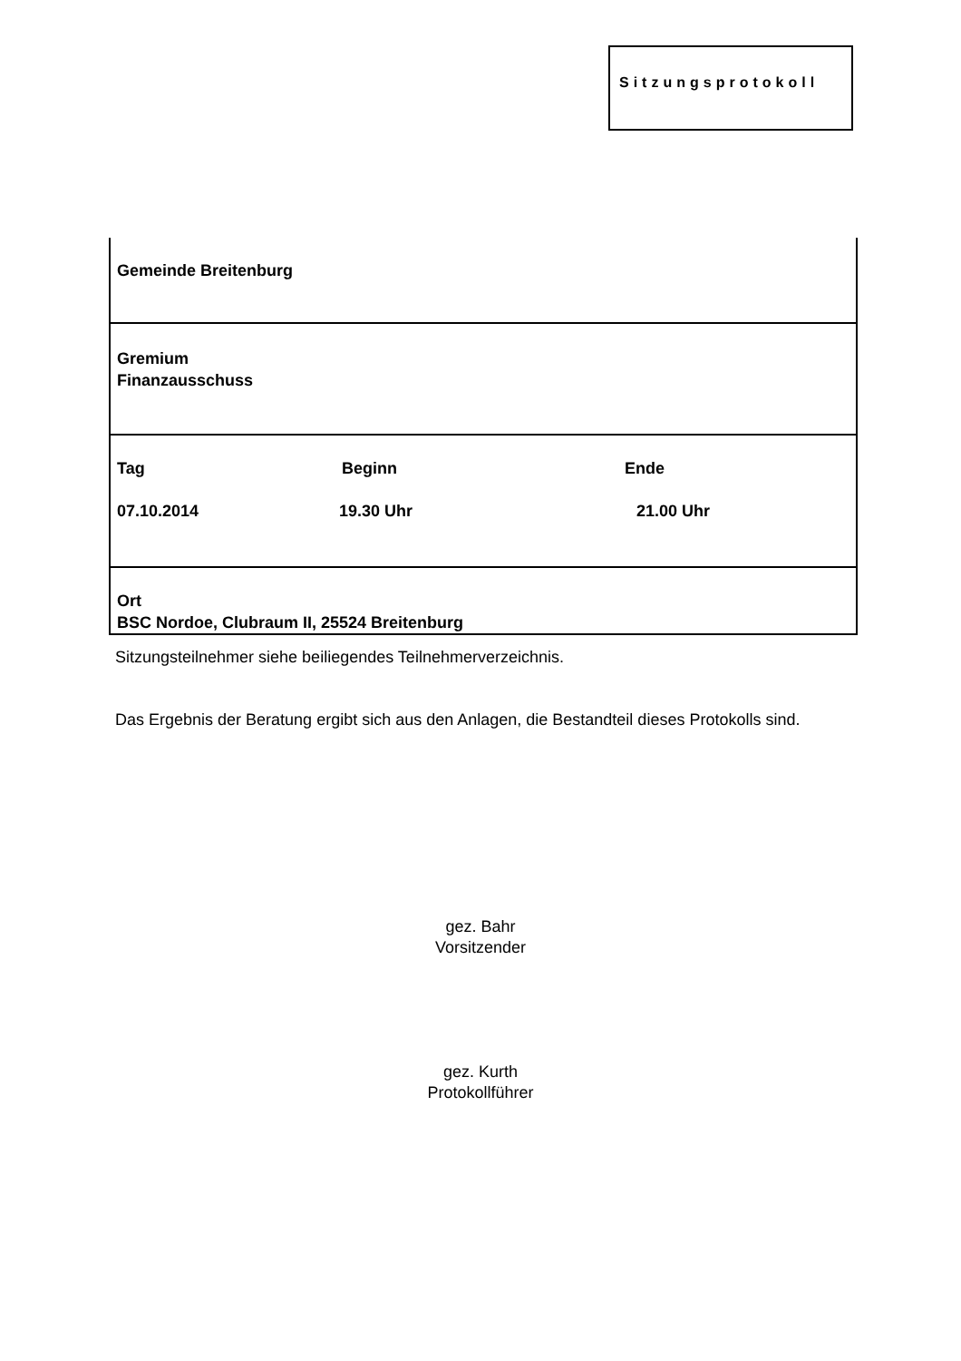Sitzungsprotokoll
| Gemeinde Breitenburg |
| Gremium Finanzausschuss |
| Tag Beginn Ende 07.10.2014 19.30 Uhr 21.00 Uhr |
| Ort BSC Nordoe, Clubraum II, 25524 Breitenburg |
Sitzungsteilnehmer siehe beiliegendes Teilnehmerverzeichnis.
Das Ergebnis der Beratung ergibt sich aus den Anlagen, die Bestandteil dieses Protokolls sind.
gez. Bahr
Vorsitzender
gez. Kurth
Protokollführer